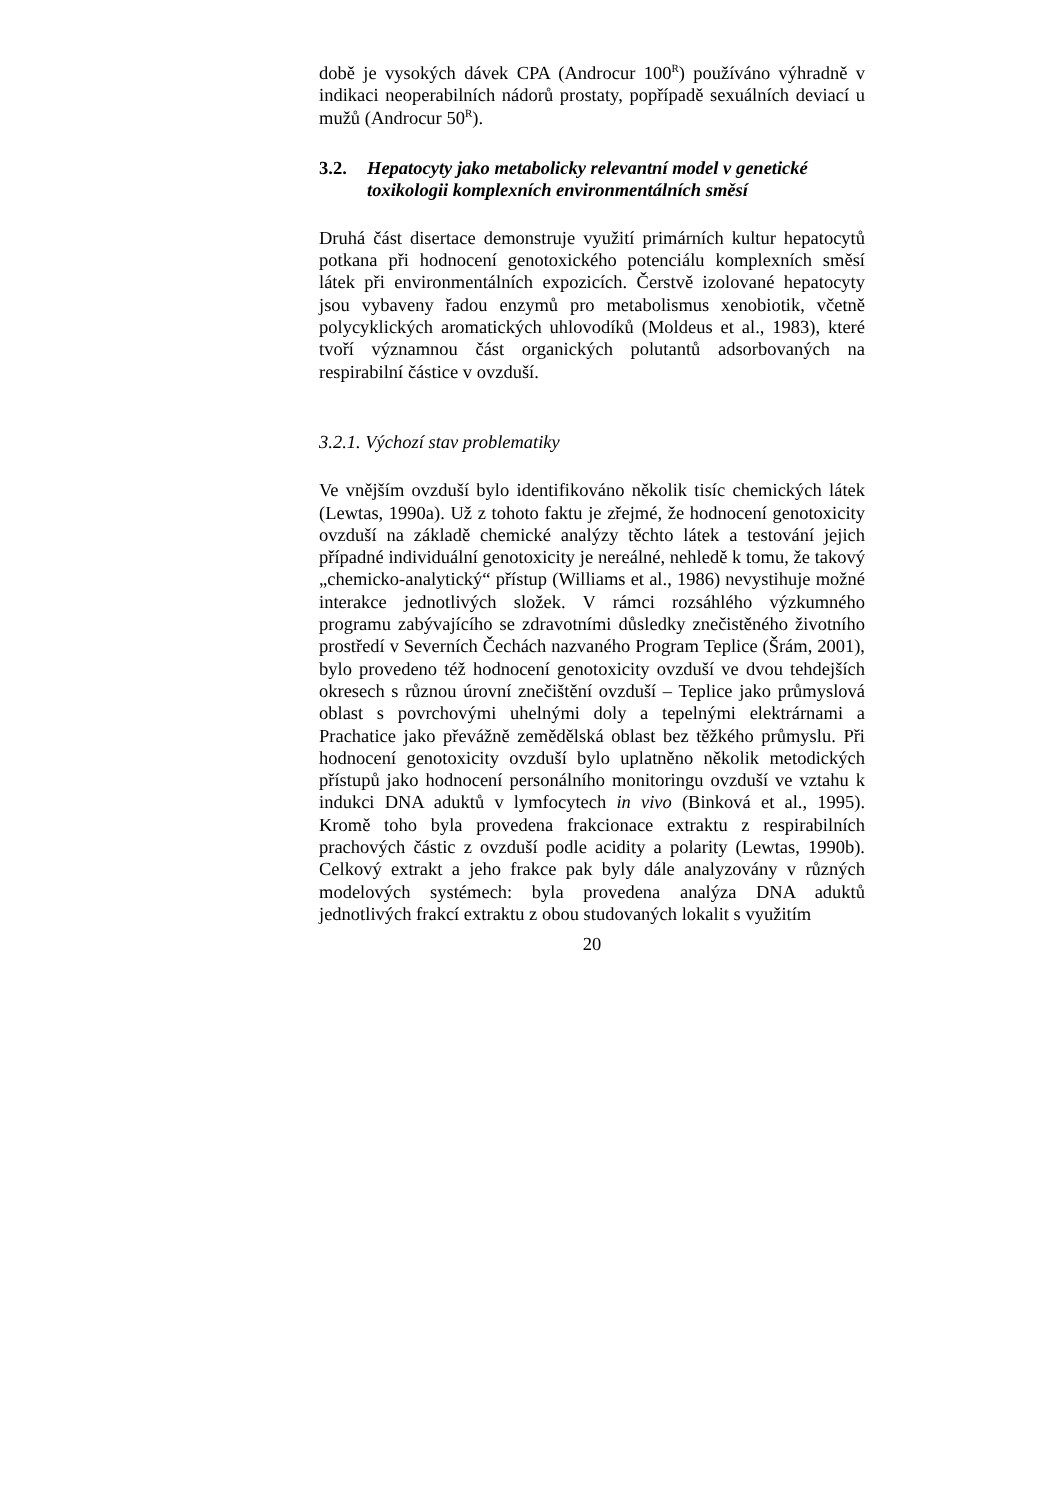době je vysokých dávek CPA (Androcur 100<sup>R</sup>) používáno výhradně v indikaci neoperabilních nádorů prostaty, popřípadě sexuálních deviací u mužů (Androcur 50<sup>R</sup>).
3.2. Hepatocyty jako metabolicky relevantní model v genetické toxikologii komplexních environmentálních směsí
Druhá část disertace demonstruje využití primárních kultur hepatocytů potkana při hodnocení genotoxického potenciálu komplexních směsí látek při environmentálních expozicích. Čerstvě izolované hepatocyty jsou vybaveny řadou enzymů pro metabolismus xenobiotik, včetně polycyklických aromatických uhlovodíků (Moldeus et al., 1983), které tvoří významnou část organických polutantů adsorbovaných na respirabilní částice v ovzduší.
3.2.1. Výchozí stav problematiky
Ve vnějším ovzduší bylo identifikováno několik tisíc chemických látek (Lewtas, 1990a). Už z tohoto faktu je zřejmé, že hodnocení genotoxicity ovzduší na základě chemické analýzy těchto látek a testování jejich případné individuální genotoxicity je nereálné, nehledě k tomu, že takový „chemicko-analytický“ přístup (Williams et al., 1986) nevystihuje možné interakce jednotlivých složek. V rámci rozsáhlého výzkumného programu zabývajícího se zdravotními důsledky znečistěného životního prostředí v Severních Čechách nazvaného Program Teplice (Šrám, 2001), bylo provedeno též hodnocení genotoxicity ovzduší ve dvou tehdejších okresech s různou úrovní znečištění ovzduší – Teplice jako průmyslová oblast s povrchovými uhelnými doly a tepelnými elektrárnami a Prachatice jako převážně zemědělská oblast bez těžkého průmyslu. Při hodnocení genotoxicity ovzduší bylo uplatněno několik metodických přístupů jako hodnocení personálního monitoringu ovzduší ve vztahu k indukci DNA aduktů v lymfocytech in vivo (Binková et al., 1995). Kromě toho byla provedena frakcionace extraktu z respirabilních prachových částic z ovzduší podle acidity a polarity (Lewtas, 1990b). Celkový extrakt a jeho frakce pak byly dále analyzovány v různých modelových systémech: byla provedena analýza DNA aduktů jednotlivých frakcí extraktu z obou studovaných lokalit s využitím
20